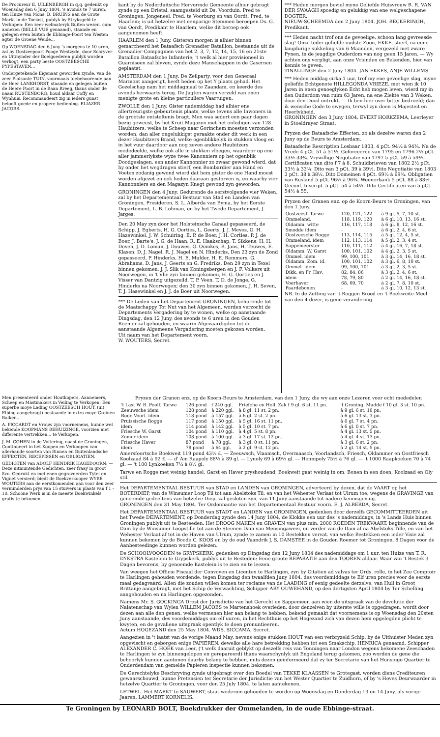De Procureur E. UILENBERGH in q.q. gedenkt op Woensdag den 6 Juny 1804, 's avonds te 7 uuren, ten Huize van Mons. B. BRUINS aan de Grote Markt in de Toelast, publyk by Stryksgeld te Verkopen: Een zeer welmateryk Buiten wezen, cum annexen (BELLE VUE genaamd), staande en gelegen even buiten de Ebbinge-Poort ten Westen agter de Groene Weide...
Op WOENSDAG den 6 Juny 's morgens te 10 uren, zal by Oostzeepoort Pooge Westzyde, door Schryver en Uitmynder der Boelgoederen publyk worden verkogt, een party beste OOSTZEESCHE PYPESTAVEN...
Ondergetekende Eigenaar geworden zynde, van de zeer Plaisante TUIN, voormaals toebehoorende aan de Heer LANKHORST, staande en gelegen buiten de Heere Poort in de Baan Rreeg, thans onder de naam RUSTENBORG; houd aldaar Coffy en Wynhuis. Recommandeert zig in ieders gunst belooft goede en propere bediening. ELIAZER JACOBS.
kant by de Nederduitsche Hervormde Gemeente alhier gebragt zynde op een Drietal, saamgesteld uit Ds. Voorduin, Pred te Groningen; Jongeneel, Pred. te Voorburg en van Oordt, Pred. te Haarlem; is uit hetzelve met eenparige Stemmen beroepen Ds. G. van Oordt, Predikant te Haarlem, welke dit beroep ook aangenomen heeft.
HAARLEM den 1 Juny. Gisteren morgen is alhier binnen gemarcheerd het Bataafsch Grenadier Bataillon, bestaande uit de Grenadier-Compagnien van het 2, 3, 7, 12, 14, 15, 16 en 21ste Bataillon Bataafsche Infanterie; 't welk al hier provisioneel in Guarnisoen zal blyven, zynde deze Manschappen in de Casernen geplaatst.
AMSTERDAM den 1 Juny. De Zeilparty, voor den Generaal Marmont aangerigt, heeft heden op het Y plaats gehad. Het Gezelschap nam het middagmaal te Zaandam, en keerde des avonds herwaarts terug. De Jagten waren verzeld van enen menigte grote en kleine particuliere Vaartuigen.
ZWOLLE den 1 Juny. Gister nademiddag had alhier ene allertreurigste gebeurtenis plaats, welke tevens alle Inwoners in de grootste ontsteltenis bragt. Men was sedert een paar dagen bezig geweest, by het Kruit Magazyn met het onledigen van 128 Haubitzers, welke te Scheep naar Gorinchem moesten verzonden worden; dan aller ongelukkigst geraakte onder dit werk in een dezer Haubitzers Brand, welke ogenblikkelyk in stukken vloog en in het vuur daardoor aan nog zeven andere Haubitzers mededeelde, welke ook alle in stukken vloegen, waardoor op ene aller jammerlykste wyze twee Kanonniers op het ogenblik Doodgeslagen, een ander Kannonnier zo zwaar gewond wierd, dat hy onder het wegdragen stierf, een Bombardier aan Hand en Voeten zodanig gewond wierd dat hem gister de ene Hand moest worden afgezet en ook heden daaraan gestorven is, en waarby vier Kannonniers en den Magazyn Knegt gewond zyn geworden.
GRONINGEN den 4 Juny. Gedurende de eerstvolgende vier Weken, zal by het Departementaal Bestuur van Stad en Landen van Groningen, Presideren, S. L. Alberda van Byma, by het Eerste Departement, L. B. Lohman, en by het Twede Departement, J. Jarges.
Den 20 May zyn door het Holsteinsche Canaal gepasseerd, de Schipp. J. Egberts, H. G. Oorties, L. Geerts, J. J. Meyes, O. H. Hazewinkel, J. W. Schuiring, E. P. de Boer, J. H. Corties, P. J. de Boer, J. Barte's, J. G. de Haan, R. E. Haakschap, T. Sikkens, H. H. Doven, J. D. Loman, J. Douwes, G. Oomkes, B. Jans, H. Teuwes, E. Klasen, D. J. Nagel, R. J. Nagel en N. Hinderks. Den 23 zyn de Zond gepasseerd, P. Hinderks, H. E. Mulder, H. E. Remmers, G. Abrahams, D. Jans, J. Geerts en G. Fredriks. Den 29 zyn in Texel binnen gekomen, J. J. Slik van Koningsbergen en J. F. Volkers uit Noorwegen, in 't Vlie zyn binnen gekomen, H. G. Oorties en J. Visser van Dantzig uitgezeild, T. P. Veen, T. D. de Jonge, G. Hinderks na Noorwegen; den 30 zyn binnen gekomen, J. H. Seven, T. J. Hasewinkel en J. J. de Boer uit Noorwegen.
*** De Leden van het Departement GRONINGEN, behorende tot de Maatschappy Tot Nut van het Algemeen, worden verzocht de Departements Vergadering by te wonen, welke op aanstaande Dingsdag, den 12 Juny, des avonds te 6 uren in den Gouden Roemer zal gehouden, en waarin Afgevaardigden tot de aanstaande Algemeene Vergadering moeten gekozen worden.
Uit naam van het Departement voorn.
W. WOUTERS, Secret.
*** Heden morgen beviel myne Geliefde Huisvrouw B. R. VAN DER SWAAGH spoedig en gelukkig van ene welgeschapene DOGTER.
NIEUW-SCHEEMDA den 2 Juny 1804. JOH. BECKERINGH, Predikant.
*** Heden nacht trof ons de gevoelige, schoon lang gevreesde slag! Onze teder geliefde oudste Zoon, EKKE, stierf, na eene langdurige sukkeling van 6 Maanden, vergezeld met zware Pynen, in de jeugdige Ouderdom van nog geen 15 Jaren. — Wy achten ons verpligt, aan onze Vrienden en Bekenden, hier van kennis te geven.
TINALLINGE den 2 Juny 1804. JAN EKKES, ANJE WILLEMS.
*** Heden middag cirka 1 uur, trof my ene gevoelige slag, myne geliefde Echtgenote HILLEGONDA VRIEZE, met wien ik 10 Jaren in enen genoeglyken Echt heb mogen leven, wierd my in den Ouderdom van ruim 63 Jaren, na ene Ziekte van 3 Weken, door den Dood ontrukt. — Ik ben hier over bitter bedroefd; dan ik wensche Gode te swygen, terwyl zyn doen is Majesteit en Heerlykheid.
GRONINGEN den 3 Juny 1804. EVERT HORKZEMA, Leerleyer in Stoeldrayer Straat.
Pryzen der Bataafsche Effecten, zo als dezelve waren den 2 Juny op de Beurs te Amsterdam.
Bataafsche Rescriptien Losbaar 1803, 4 pCt. 94½ à 94¾. Na de Vrede 4 pCt. 51 à 51½. Geforceerde van 1795 en 1796 2½ pCt. 33½ 33¾. Vrywillige Negotiatie van 1797 5 pCt. 59 à 59½. Certificaten van dito f 7 à 8. Schuldbrieven van 1802 2½ pCt. 33½ à 33¾. Dito van 3 pCt. 39 à 39½. Dito Negotiatie van 1803 3 pCt. 38 à 38½. Dito Domeinen 4 pCt. 69½ à 69¾. Obligatien van Rusland 5 pCt. 96½ à 96¾. Weenerbank 5 pCt. 88 à 88½. Geconf. Inscript. 5 pCt. 54 à 54½. Dito Certificaten van 5 pCt. 54½ à 55.
Pryzen der Granen enz. op de Koorn-Beurs te Groningen, van den 1 Juny.
| Oostzeesf. Tarwe | 120, 121, 122 | à 9 gl. 5, 7, 10 st. |
| Ommeland. | 118, 119, 120 | à 6 gl. 10, 13, 16 st. |
| Oldamm. witte | 116, 117, 118 | à 6 gl. 8, 12, 16 st. |
| Smodde idem | - | à 6 gl. 2, 4, 6 st. |
| Oostzeesche Rogge | 113, 114, 115 | à 5 gl. 12, 4, 5 st. |
| Ommeland. idem | 112, 113, 114 | à 5 gl. 2, 3, 4 st. |
| Sappemeerster | 110, 111, 112 | à 4 gl. 16, 7, 18 st. |
| Oldamm. W. Garst | 100, 101, 102 | à 4 gl. 2, 3, 5 st. |
| Ommel. idem | 99, 100, 101 | à 3 gl. 14, 16, 18 st. |
| Oldamm. Zom. id. | 100, 101, 102 | à 3 gl. 6, 8, 10 st. |
| Ommel. idem | 99, 100, 101 | à 3 gl. 2, 3, 5 st. |
| Dikk. en Fr. Hav. | 82, 84, 86 | à 3 gl. 2, 4, 6 st. |
| idem | 78, 79, 80 | à 2 gl. 14, 16, 18 st. |
| Voerhaver | 68, 69, 70 | à 2 gl. 7, 8, 10 st. |
| Paardebonen | - | à 3 gl. 10, 12, 13 st. |
NB. In de Zetting van 't Roggen Brood en 't Boekweite-Meel van den 4 dezer, is gene verandering.
Men presenteerd onder Houtkopers, Aannemers, Scheep en Mastmakers in Veiling te Verkopen: Een superbe moye Lading OOSTZEESCH HOUT, (uit Elbing aangebragt) bestaande in extra moye Greinen Balken...
A. PICCARDT en Vrouw zyn voornemens, hunne wel bekende KOOPMANS BEHUIZINGE, voorzien met differente vertrekken... te Verkopen.
J. M. COHEN in de Voltering, naast de Groningen, Continueert in het Koopen en Verkoopen van allerhande soorten van Binnen en Buitenlandsche EFFECTEN, RECEPISSEN en OBLIGATIEN.
GEDIGTEN van ADOLF HENDRIK HAGEDOORN: — Deze uitmuntende Gedichten, zeer fraay in groot 8vo. Gedrukt en met enen gegraveerden Tytel en Vignet versierd; biedt de Boekverkooper WYBE WOUTERS aan de eerstkomenden aan voor den zeer verminderden prys van 15 stuivers in plaats van f 1 - 10. Schoone Werk is in de meeste Boekwinkels gratis te bekomen.
Pryzen der Granen enz. op de Koorn-Beurs te Amsterdam, van den 1 Juny, die wy aan onze Lezeren voor echt mededelen
| 't Last W. B. Poolf. Tarwe | 126 pond | f 240 ggl. | Frieſche en Holl. Zak f 9 gl. 6 st. 11 pn. | 't Groning. Mudde f 10 gl. 3 st. 10 pn. |
| Zeeuwsche idem | 128 pond | à 220 ggl. | à 8 gl. 11 st. 2 pn. | à 9 gl. 6 st. 10 pn. |
| Rode Voorl. idem | 118 pond | à 157 ggl. | à 6 gl. 2 st. 2 pn. | à 6 gl. 13 st. 3 pn. |
| Pruissische Rogge | 117 pond | à 150 ggl. | à 5 gl. 16 st. 11 pn. | à 6 gl. 7 st. 4 pn. |
| idem | 114 pond | à 142 ggl. | à 5 gl. 10 st. 7 pn. | à 6 gl. 0 st. 7 pn. |
| Friesche W. Garst | 104 pond | à 110 ggl. | à 4 gl. 5 st. 8 pn. | à 4 gl. 13 st. 5 pn. |
| Zomer idem | 108 pond | à 100 ggl. | à 3 gl. 17 st. 12 pn. | à 4 gl. 4 st. 13 pn. |
| Friesche Haver | 87 pond | à 78 ggl. | à 3 gl. 0 st. 11 pn. | à 3 gl. 6 st. 2 pn. |
| idem | 78 pond | à 64 ggl. | à 2 gl. 9 st. 12 pn. | à 2 gl. 14 st. 5 pn. |
Amersfoortsche Boekweit 119 pond 43½ £. — Zeeuwsch, Vlaamsch, Overmaasch, Voorlandsch, Friesch, Oldammer en Oostfriesch Koolzaad 84 à 92 £. — d' Am Raapoly 88½ à 89 gl. — Lynoly 69 à 69½ gl. — Hennipoly 75½ à 76 gl. — 't 1000 Raapkoeken 70 à 74 gl. — 't 100 Lynkoeken 7½ à 8½ gl.
Tarwe en Rogge met weinig handel; Garst en Haver pryshoudend; Boekweit gaat weinig in om; Bonen in een doen; Koolzaad en Oly stil.
Het DEPARTEMENTAAL BESTUUR van STAD en LANDEN van GRONINGEN, adverteerd by dezen, dat de VAART op het BOTERDIEP, van de Winsumer Loop Til tot aan Abelstoks Til, en van het Wehester Verlaat tot Ulrum toe, wegens de GRAVINGE van genoemde gedeeltens van hetzelve Diep, zal gesloten zyn, van 11 Juny aanstaande tot nadere kennisgeving.
GRONINGEN den 31 May 1804. Ter Ordonnantie van het Departementaal Bestuur voorn. E. J. ALBERDA, Secret.
Het DEPARTEMENTAAL BESTUUR van STADT en LANDEN van GRONINGEN, gedenken door derzelfs GECOMMITTEERDEN uit het Twede DEPARTEMENT, op Donderdag zynde den 14 Juny 1804, de Klokke een uur des 's nademiddags, in 's Lands Huis binnen Groningen publyk uit te Besteeden: Het DROOG MAKEN en GRAVEN van plus min. 2000 ROEDEN TREKVAART, beginnende van de Dam by de Winsumer Loopstille tot aan de Steenen Dam van Mensingaweer, en verder van de Dam af na Abelstoks Tille, en van het Wehester Verlaat af tot in de Haven van Ulrum, zynde te zamen in 10 Bestekken vervat. van welke Bestekken een ieder Visie zal kunnen bekomen by de Boode C. KOOS en by de oud Vaandrik J. S. DAMSTEE in de Gouden Roemer tot Groningen, 8 Dagen voor de Aanbesteedinge kunnen worden gelezen.
De SCHOOLVOOGDEN te GRYPSKERK, gedenken op Dingsdag den 12 Juny 1804 des nademiddags om 1 uur, ten Huize van T. R. DYKSTRA Kastelein te Grypskerk, publyk uit te Besteden: Eene groote REPARATIE aan den TOOREN aldaar. Waar van 't Bestek 3 Dagen bevorens, by genoemde Kastelein is te zien en te leezen.
Van weegen het Officie Fiscaal der Convoyen en Licenten te Harlingen, zyn by Citatien ad valvas ter Ords. rolle, in het Zee Comptoir te Harlingen gehouden wordende, tegen Dingsdag den twaalfden Juny 1804, des voordemiddags te Elf uren precies voor de eerste maal gedagvaard: Allen die zouden willen komen ter reclame van de LAADING of eenig gedeelte derzelve, van Hull in Groot Brittanje aangebragt, met het Schip de Verwachting, Schipper ARY OUWEHAND, op den dertigsten April 1804 by Ter Schelling aangehouden en na Harlingen opgezonden.
Namens Mr. S. GOCKINGA Drost der Jurisdictie van het Gerecht en Sappemeer, aan wien de uitspraak van de devolutie der Nalatenschap van Wylen WILLEM JACOBS te Martenshoek overleden, door denzelven by uiterste wille is opgedragen, wordt door dezen aan alle den genen, welke vermenen hier aan belang te hebben, bekend gemaakt dat voornemens is op Woensdag den 20sten Juny aanstaande, des voordemiddags om elf uuren, in het Rechthuis op het Hogezand zich van dezen hem opgelegden plicht te kwyten, en de gevallene uitspraak opentlyk te doen pronuntieeren.
Actum HOGEZAND den 25 May 1804. WDS. SICCAMA, Secret.
Aangezien in 't laatst van de vorige Maand May, nevens enige stukken HOUT van een verbryzeld Schip, by de Uithuister Meden zyn opgevischt en geborgen enige PAPIEREN, dewelke alle hare betrekking hebben tot een Smakschip, HENRICA genaamd, Schipper ALEXANDER C. HOEK van Leer, ('t welk daaruit geblykt op deszelfs reis van Tonningen naar London wegens bekomene Zeeschaden te Harlingen te zyn binnengelopen en gerepareerd) thans waarschynlyk uit Engeland terug gekomen, zoo worden de gene die behoorlyk kunnen aantonen daarby belang te hebben, mits dezen geinformeerd dat zy ter Secretarie van het Hunsingo Quartier te Onderdendam van gemelde Papieren inspectie kunnen bekomen.
De Gerechtelyke Beschryving zynde uitgebragt over den Boedel van TEKKE KLAASSEN te Grotegast, worden diens Crediteuren gewaarschouwd, hunne Pretensien ter Secretarie der Jurisdictie van het Wester Quartier te Zuidhorn, of by 's Hoves Deurwaarder in hetzelve Quartier te Groningen, voor den 25 July 1804. te laten aantekenen.
LETWEL. Het MARKT te SAUWERT, staat wederom gehouden te worden op Woensdag en Donderdag 13 en 14 Juny, als vorige Jaaren. LAMMERT KORNELIS.
Te Groningen by LEONARD BOLT, Boekdrukker der Ommelanden, in de oude Ebbinge-straat.